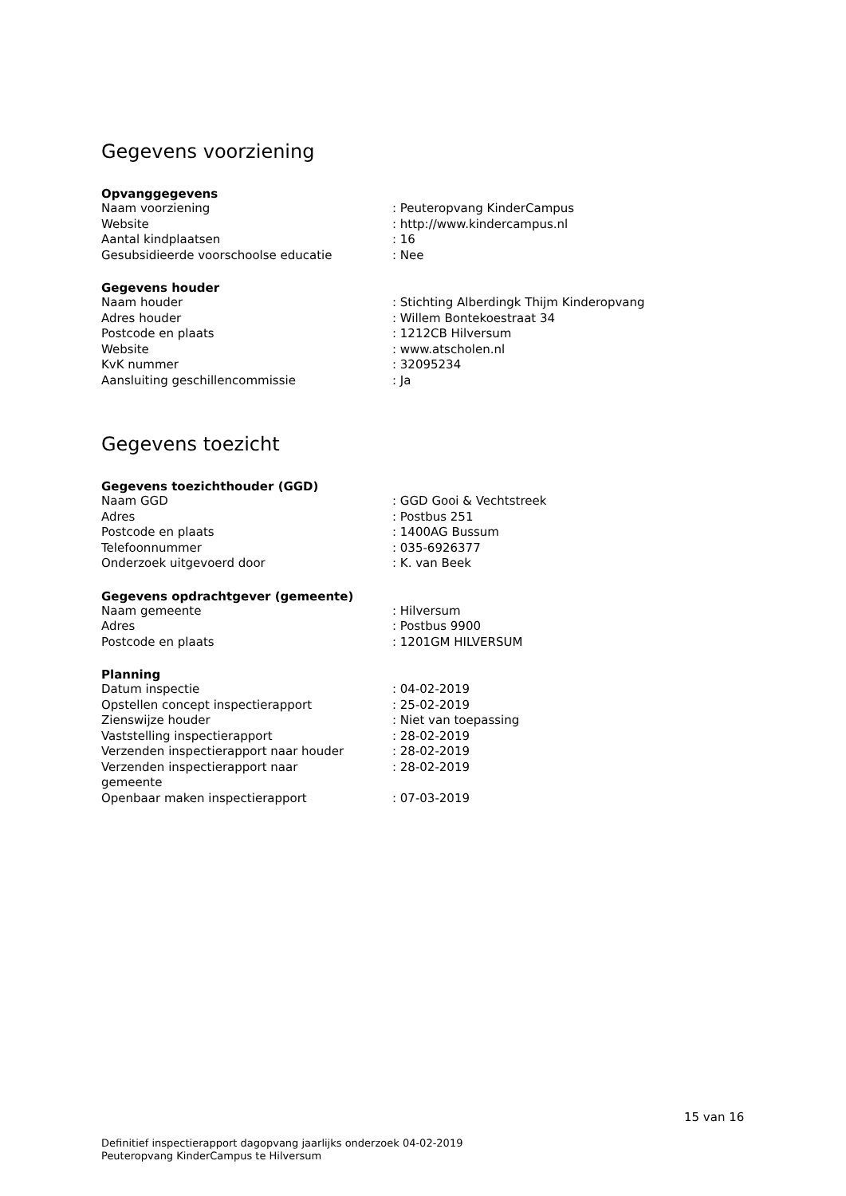Gegevens voorziening
Opvanggegevens
| Naam voorziening | : Peuteropvang KinderCampus |
| Website | : http://www.kindercampus.nl |
| Aantal kindplaatsen | : 16 |
| Gesubsidieerde voorschoolse educatie | : Nee |
Gegevens houder
| Naam houder | : Stichting Alberdingk Thijm Kinderopvang |
| Adres houder | : Willem Bontekoestraat 34 |
| Postcode en plaats | : 1212CB Hilversum |
| Website | : www.atscholen.nl |
| KvK nummer | : 32095234 |
| Aansluiting geschillencommissie | : Ja |
Gegevens toezicht
Gegevens toezichthouder (GGD)
| Naam GGD | : GGD Gooi & Vechtstreek |
| Adres | : Postbus 251 |
| Postcode en plaats | : 1400AG Bussum |
| Telefoonnummer | : 035-6926377 |
| Onderzoek uitgevoerd door | : K. van Beek |
Gegevens opdrachtgever (gemeente)
| Naam gemeente | : Hilversum |
| Adres | : Postbus 9900 |
| Postcode en plaats | : 1201GM HILVERSUM |
Planning
| Datum inspectie | : 04-02-2019 |
| Opstellen concept inspectierapport | : 25-02-2019 |
| Zienswijze houder | : Niet van toepassing |
| Vaststelling inspectierapport | : 28-02-2019 |
| Verzenden inspectierapport naar houder | : 28-02-2019 |
| Verzenden inspectierapport naar gemeente | : 28-02-2019 |
| Openbaar maken inspectierapport | : 07-03-2019 |
15 van 16
Definitief inspectierapport dagopvang jaarlijks onderzoek 04-02-2019
Peuteropvang KinderCampus te Hilversum